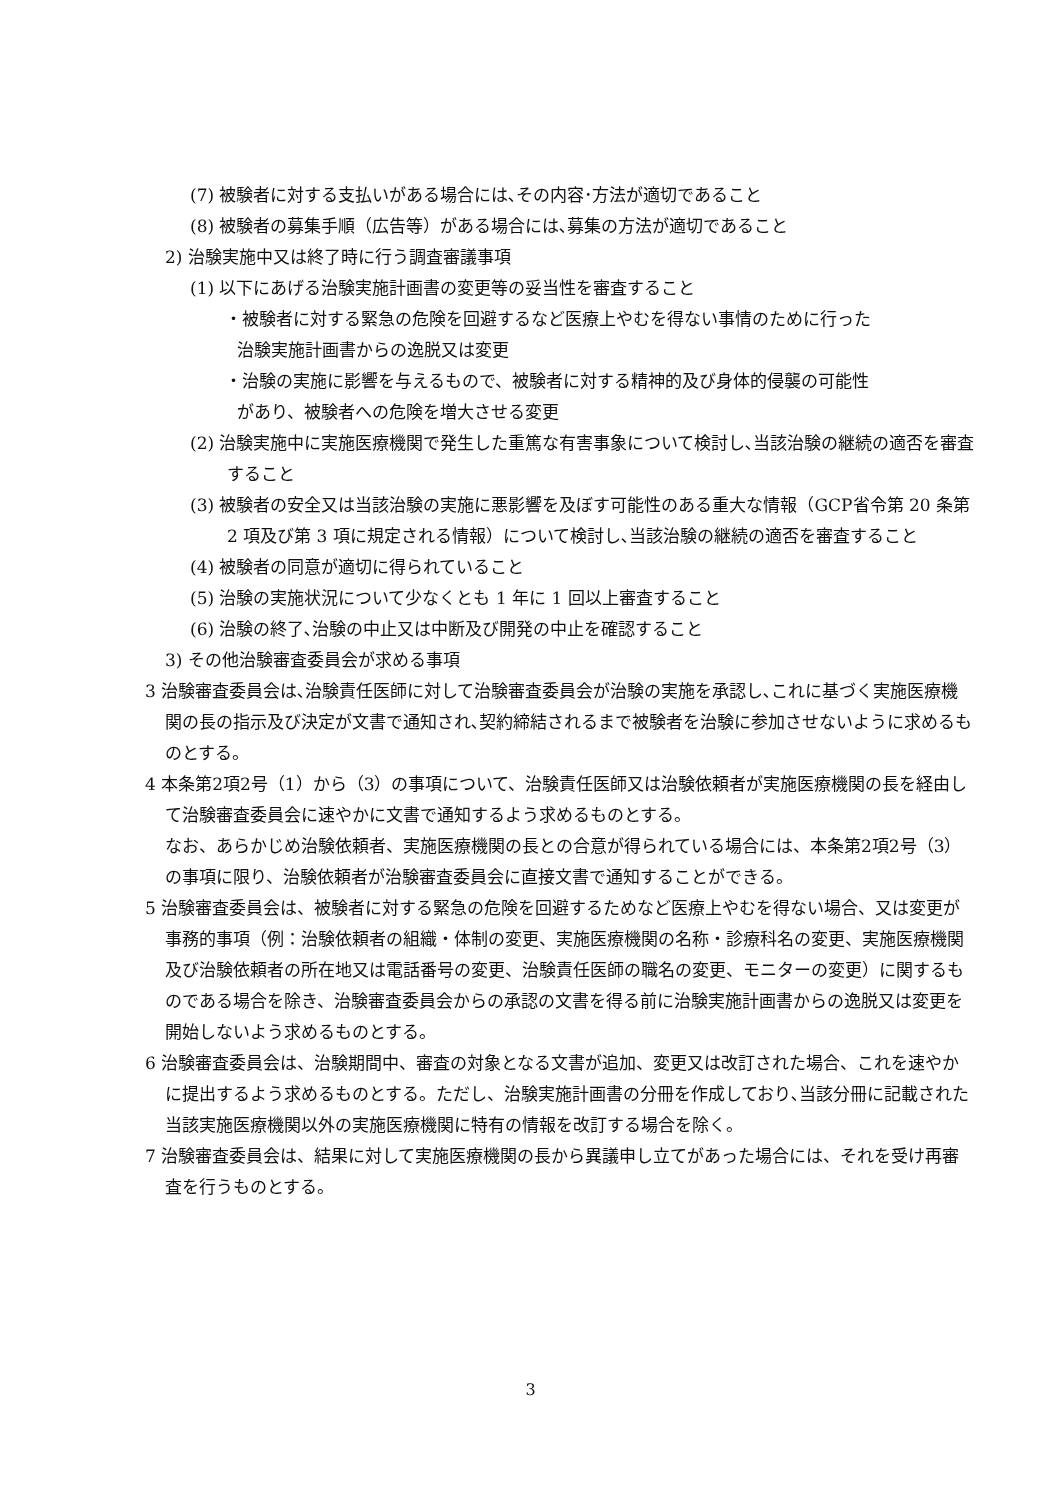(7) 被験者に対する支払いがある場合には､その内容･方法が適切であること
(8) 被験者の募集手順（広告等）がある場合には､募集の方法が適切であること
2) 治験実施中又は終了時に行う調査審議事項
(1) 以下にあげる治験実施計画書の変更等の妥当性を審査すること
・被験者に対する緊急の危険を回避するなど医療上やむを得ない事情のために行った
治験実施計画書からの逸脱又は変更
・治験の実施に影響を与えるもので、被験者に対する精神的及び身体的侵襲の可能性
があり、被験者への危険を増大させる変更
(2) 治験実施中に実施医療機関で発生した重篤な有害事象について検討し､当該治験の継続の適否を審査すること
(3) 被験者の安全又は当該治験の実施に悪影響を及ぼす可能性のある重大な情報（GCP省令第 20 条第 2 項及び第 3 項に規定される情報）について検討し､当該治験の継続の適否を審査すること
(4) 被験者の同意が適切に得られていること
(5) 治験の実施状況について少なくとも 1 年に 1 回以上審査すること
(6) 治験の終了､治験の中止又は中断及び開発の中止を確認すること
3) その他治験審査委員会が求める事項
3 治験審査委員会は､治験責任医師に対して治験審査委員会が治験の実施を承認し､これに基づく実施医療機関の長の指示及び決定が文書で通知され､契約締結されるまで被験者を治験に参加させないように求めるものとする。
4 本条第2項2号（1）から（3）の事項について、治験責任医師又は治験依頼者が実施医療機関の長を経由して治験審査委員会に速やかに文書で通知するよう求めるものとする。
なお、あらかじめ治験依頼者、実施医療機関の長との合意が得られている場合には、本条第2項2号（3）の事項に限り、治験依頼者が治験審査委員会に直接文書で通知することができる。
5 治験審査委員会は、被験者に対する緊急の危険を回避するためなど医療上やむを得ない場合、又は変更が事務的事項（例：治験依頼者の組織・体制の変更、実施医療機関の名称・診療科名の変更、実施医療機関及び治験依頼者の所在地又は電話番号の変更、治験責任医師の職名の変更、モニターの変更）に関するものである場合を除き、治験審査委員会からの承認の文書を得る前に治験実施計画書からの逸脱又は変更を開始しないよう求めるものとする。
6 治験審査委員会は、治験期間中、審査の対象となる文書が追加、変更又は改訂された場合、これを速やかに提出するよう求めるものとする。ただし、治験実施計画書の分冊を作成しており､当該分冊に記載された当該実施医療機関以外の実施医療機関に特有の情報を改訂する場合を除く。
7 治験審査委員会は、結果に対して実施医療機関の長から異議申し立てがあった場合には、それを受け再審査を行うものとする。
3